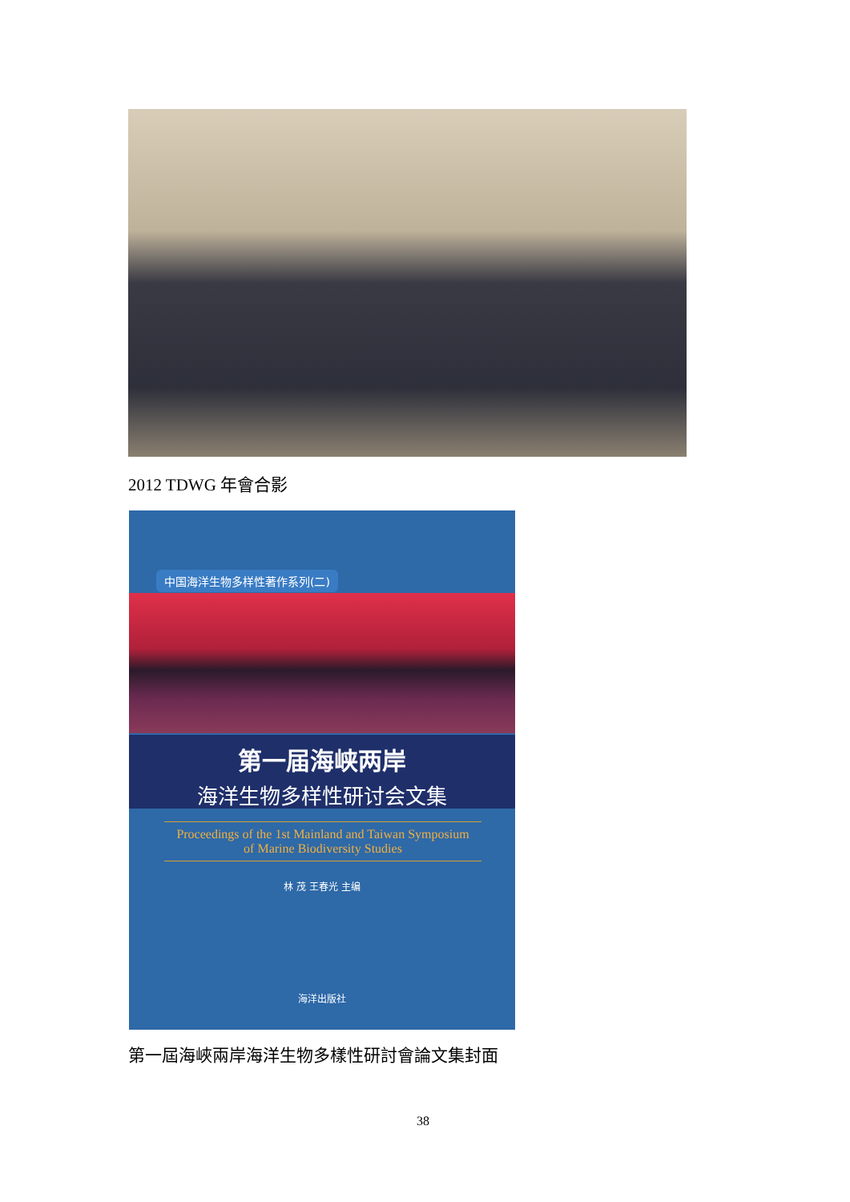2012 TDWG 年會合影
中国海洋生物多样性著作系列(二)
第一届海峡两岸
海洋生物多样性研讨会文集
Proceedings of the 1st Mainland and Taiwan Symposium
of Marine Biodiversity Studies
林 茂 王春光 主编
海洋出版社
第一屆海峽兩岸海洋生物多樣性研討會論文集封面
38